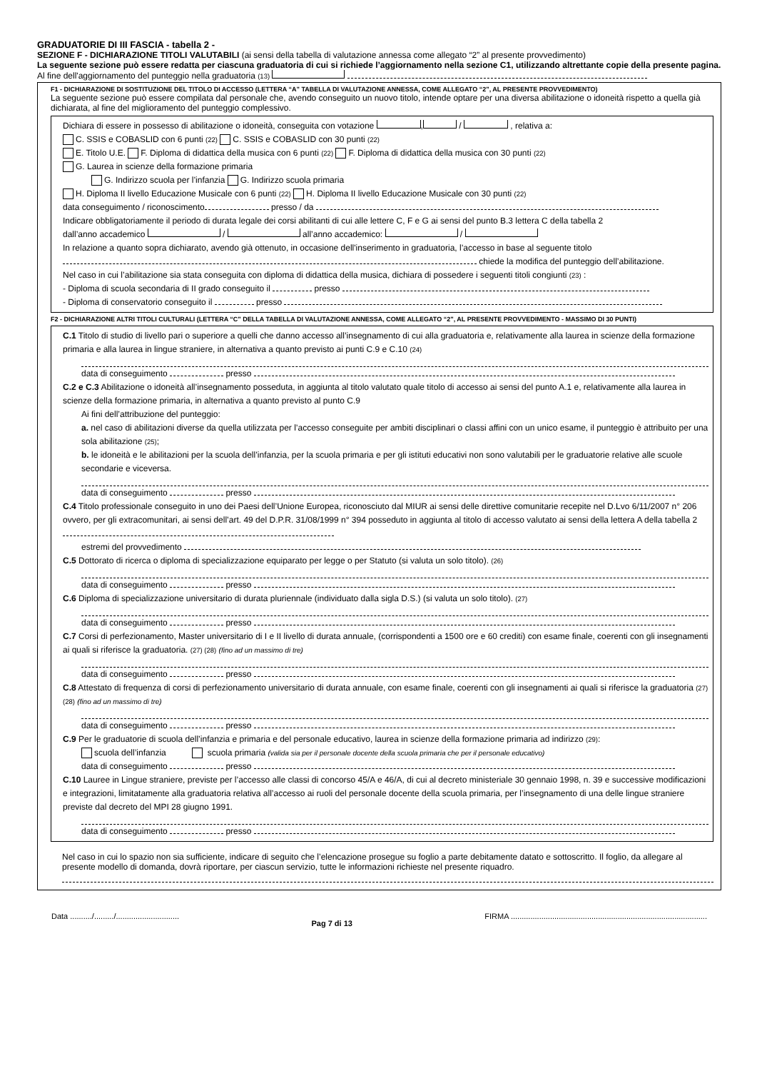GRADUATORIE DI III FASCIA - tabella 2 -
SEZIONE F - DICHIARAZIONE TITOLI VALUTABILI (ai sensi della tabella di valutazione annessa come allegato “2” al presente provvedimento)
La seguente sezione può essere redatta per ciascuna graduatoria di cui si richiede l’aggiornamento nella sezione C1, utilizzando altrettante copie della presente pagina.
Al fine dell'aggiornamento del punteggio nella graduatoria (13)
F1 - DICHIARAZIONE DI SOSTITUZIONE DEL TITOLO DI ACCESSO (LETTERA “A” TABELLA DI VALUTAZIONE ANNESSA, COME ALLEGATO “2”, AL PRESENTE PROVVEDIMENTO)
La seguente sezione può essere compilata dal personale che, avendo conseguito un nuovo titolo, intende optare per una diversa abilitazione o idoneità rispetto a quella già dichiarata, al fine del miglioramento del punteggio complessivo.
Dichiara di essere in possesso di abilitazione o idoneità, conseguita con votazione , / , relativa a:
C. SSIS e COBASLID con 6 punti (22) C. SSIS e COBASLID con 30 punti (22)
E. Titolo U.E. F. Diploma di didattica della musica con 6 punti (22) F. Diploma di didattica della musica con 30 punti (22)
G. Laurea in scienze della formazione primaria
G. Indirizzo scuola per l’infanzia G. Indirizzo scuola primaria
H. Diploma II livello Educazione Musicale con 6 punti (22) H. Diploma II livello Educazione Musicale con 30 punti (22)
data conseguimento / riconoscimento presso / da
Indicare obbligatoriamente il periodo di durata legale dei corsi abilitanti di cui alle lettere C, F e G ai sensi del punto B.3 lettera C della tabella 2
dall’anno accademico / all’anno accademico: /
In relazione a quanto sopra dichiarato, avendo già ottenuto, in occasione dell'inserimento in graduatoria, l’accesso in base al seguente titolo
chiede la modifica del punteggio dell’abilitazione.
Nel caso in cui l’abilitazione sia stata conseguita con diploma di didattica della musica, dichiara di possedere i seguenti titoli congiunti (23) :
- Diploma di scuola secondaria di II grado conseguito il presso
- Diploma di conservatorio conseguito il presso
F2 - DICHIARAZIONE ALTRI TITOLI CULTURALI (LETTERA “C” DELLA TABELLA DI VALUTAZIONE ANNESSA, COME ALLEGATO “2”, AL PRESENTE PROVVEDIMENTO - MASSIMO DI 30 PUNTI)
C.1 Titolo di studio di livello pari o superiore a quelli che danno accesso all’insegnamento di cui alla graduatoria e, relativamente alla laurea in scienze della formazione primaria e alla laurea in lingue straniere, in alternativa a quanto previsto ai punti C.9 e C.10 (24)
data di conseguimento presso
C.2 e C.3 Abilitazione o idoneità all’insegnamento posseduta, in aggiunta al titolo valutato quale titolo di accesso ai sensi del punto A.1 e, relativamente alla laurea in scienze della formazione primaria, in alternativa a quanto previsto al punto C.9
Ai fini dell’attribuzione del punteggio:
a. nel caso di abilitazioni diverse da quella utilizzata per l’accesso conseguite per ambiti disciplinari o classi affini con un unico esame, il punteggio è attribuito per una sola abilitazione (25);
b. le idoneità e le abilitazioni per la scuola dell’infanzia, per la scuola primaria e per gli istituti educativi non sono valutabili per le graduatorie relative alle scuole secondarie e viceversa.
data di conseguimento presso
C.4 Titolo professionale conseguito in uno dei Paesi dell’Unione Europea, riconosciuto dal MIUR ai sensi delle direttive comunitarie recepite nel D.Lvo 6/11/2007 n° 206 ovvero, per gli extracomunitari, ai sensi dell’art. 49 del D.P.R. 31/08/1999 n° 394 posseduto in aggiunta al titolo di accesso valutato ai sensi della lettera A della tabella 2
estremi del provvedimento
C.5 Dottorato di ricerca o diploma di specializzazione equiparato per legge o per Statuto (si valuta un solo titolo). (26)
data di conseguimento presso
C.6 Diploma di specializzazione universitario di durata pluriennale (individuato dalla sigla D.S.) (si valuta un solo titolo). (27)
data di conseguimento presso
C.7 Corsi di perfezionamento, Master universitario di I e II livello di durata annuale, (corrispondenti a 1500 ore e 60 crediti) con esame finale, coerenti con gli insegnamenti ai quali si riferisce la graduatoria. (27) (28) (fino ad un massimo di tre)
data di conseguimento presso
C.8 Attestato di frequenza di corsi di perfezionamento universitario di durata annuale, con esame finale, coerenti con gli insegnamenti ai quali si riferisce la graduatoria (27) (28) (fino ad un massimo di tre)
data di conseguimento presso
C.9 Per le graduatorie di scuola dell’infanzia e primaria e del personale educativo, laurea in scienze della formazione primaria ad indirizzo (29):
scuola dell’infanzia scuola primaria (valida sia per il personale docente della scuola primaria che per il personale educativo)
data di conseguimento presso
C.10 Lauree in Lingue straniere, previste per l’accesso alle classi di concorso 45/A e 46/A, di cui al decreto ministeriale 30 gennaio 1998, n. 39 e successive modificazioni e integrazioni, limitatamente alla graduatoria relativa all’accesso ai ruoli del personale docente della scuola primaria, per l’insegnamento di una delle lingue straniere previste dal decreto del MPI 28 giugno 1991.
data di conseguimento presso
Nel caso in cui lo spazio non sia sufficiente, indicare di seguito che l’elencazione prosegue su foglio a parte debitamente datato e sottoscritto. Il foglio, da allegare al presente modello di domanda, dovrà riportare, per ciascun servizio, tutte le informazioni richieste nel presente riquadro.
Data ........../........./............................. Pag 7 di 13 FIRMA ..........................................................................................